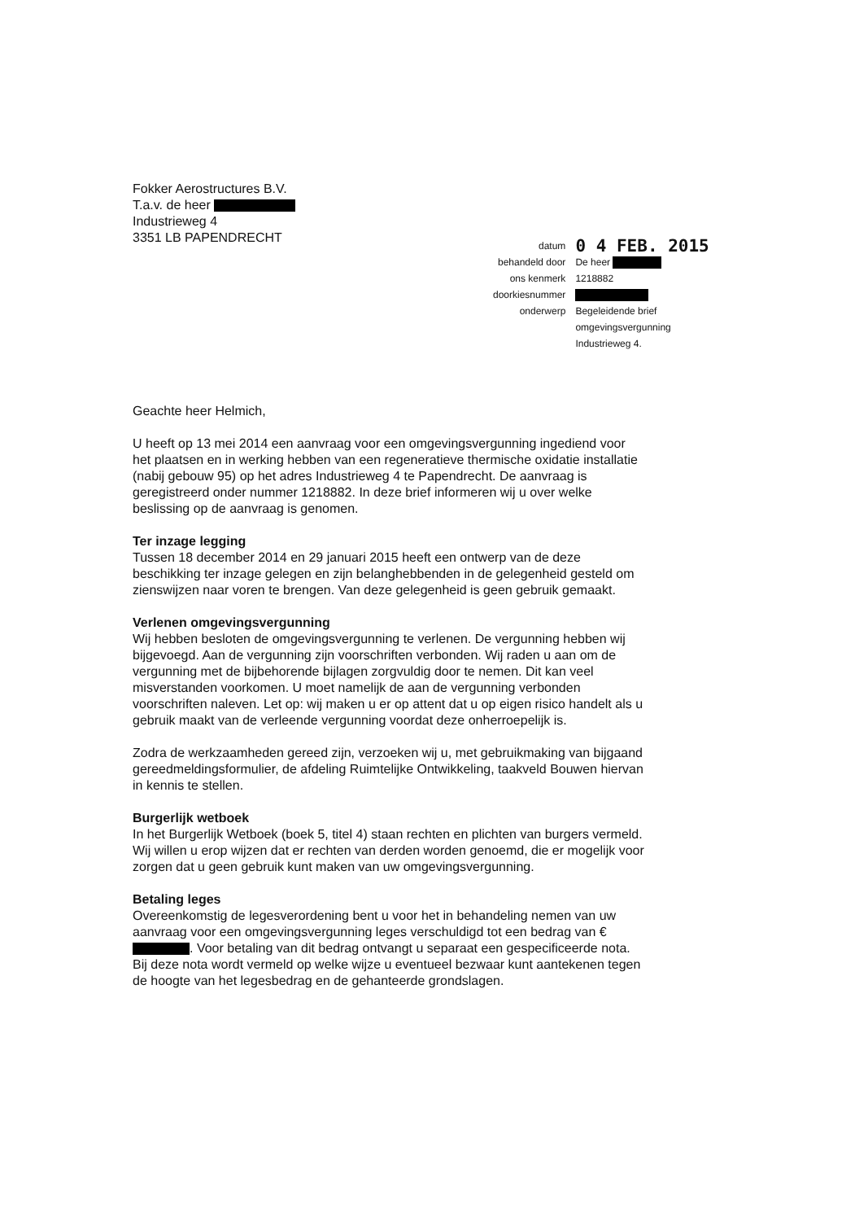Fokker Aerostructures B.V.
T.a.v. de heer
Industrieweg 4
3351 LB PAPENDRECHT
| datum | 0 4 FEB. 2015 |
| behandeld door | De heer |
| ons kenmerk | 1218882 |
| doorkiesnummer | |
| onderwerp | Begeleidende brief omgevingsvergunning Industrieweg 4. |
Geachte heer Helmich,
U heeft op 13 mei 2014 een aanvraag voor een omgevingsvergunning ingediend voor het plaatsen en in werking hebben van een regeneratieve thermische oxidatie installatie (nabij gebouw 95) op het adres Industrieweg 4 te Papendrecht. De aanvraag is geregistreerd onder nummer 1218882. In deze brief informeren wij u over welke beslissing op de aanvraag is genomen.
Ter inzage legging
Tussen 18 december 2014 en 29 januari 2015 heeft een ontwerp van de deze beschikking ter inzage gelegen en zijn belanghebbenden in de gelegenheid gesteld om zienswijzen naar voren te brengen. Van deze gelegenheid is geen gebruik gemaakt.
Verlenen omgevingsvergunning
Wij hebben besloten de omgevingsvergunning te verlenen. De vergunning hebben wij bijgevoegd. Aan de vergunning zijn voorschriften verbonden. Wij raden u aan om de vergunning met de bijbehorende bijlagen zorgvuldig door te nemen. Dit kan veel misverstanden voorkomen. U moet namelijk de aan de vergunning verbonden voorschriften naleven. Let op: wij maken u er op attent dat u op eigen risico handelt als u gebruik maakt van de verleende vergunning voordat deze onherroepelijk is.
Zodra de werkzaamheden gereed zijn, verzoeken wij u, met gebruikmaking van bijgaand gereedmeldingsformulier, de afdeling Ruimtelijke Ontwikkeling, taakveld Bouwen hiervan in kennis te stellen.
Burgerlijk wetboek
In het Burgerlijk Wetboek (boek 5, titel 4) staan rechten en plichten van burgers vermeld. Wij willen u erop wijzen dat er rechten van derden worden genoemd, die er mogelijk voor zorgen dat u geen gebruik kunt maken van uw omgevingsvergunning.
Betaling leges
Overeenkomstig de legesverordening bent u voor het in behandeling nemen van uw aanvraag voor een omgevingsvergunning leges verschuldigd tot een bedrag van € . Voor betaling van dit bedrag ontvangt u separaat een gespecificeerde nota. Bij deze nota wordt vermeld op welke wijze u eventueel bezwaar kunt aantekenen tegen de hoogte van het legesbedrag en de gehanteerde grondslagen.